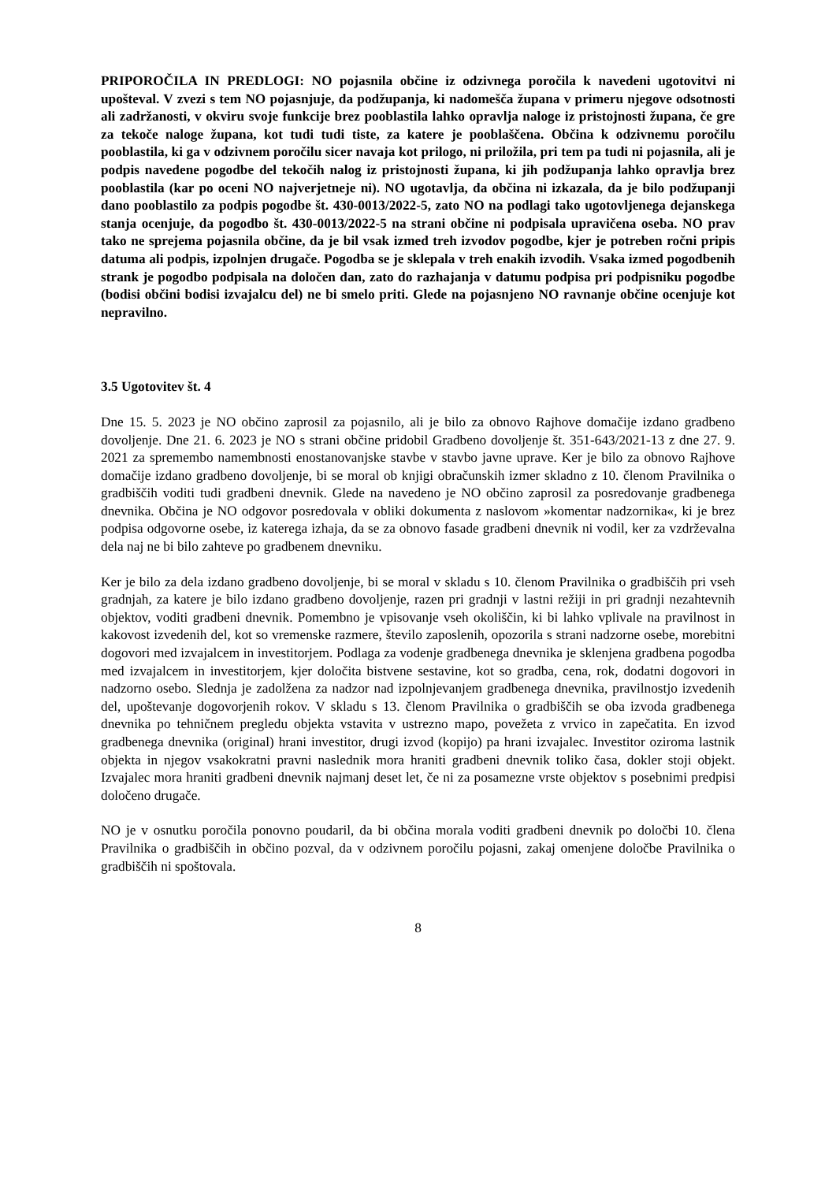PRIPOROČILA IN PREDLOGI: NO pojasnila občine iz odzivnega poročila k navedeni ugotovitvi ni upošteval. V zvezi s tem NO pojasnjuje, da podžupanja, ki nadomešča župana v primeru njegove odsotnosti ali zadržanosti, v okviru svoje funkcije brez pooblastila lahko opravlja naloge iz pristojnosti župana, če gre za tekoče naloge župana, kot tudi tudi tiste, za katere je pooblaščena. Občina k odzivnemu poročilu pooblastila, ki ga v odzivnem poročilu sicer navaja kot prilogo, ni priložila, pri tem pa tudi ni pojasnila, ali je podpis navedene pogodbe del tekočih nalog iz pristojnosti župana, ki jih podžupanja lahko opravlja brez pooblastila (kar po oceni NO najverjetneje ni). NO ugotavlja, da občina ni izkazala, da je bilo podžupanji dano pooblastilo za podpis pogodbe št. 430-0013/2022-5, zato NO na podlagi tako ugotovljenega dejanskega stanja ocenjuje, da pogodbo št. 430-0013/2022-5 na strani občine ni podpisala upravičena oseba. NO prav tako ne sprejema pojasnila občine, da je bil vsak izmed treh izvodov pogodbe, kjer je potreben ročni pripis datuma ali podpis, izpolnjen drugače. Pogodba se je sklepala v treh enakih izvodih. Vsaka izmed pogodbenih strank je pogodbo podpisala na določen dan, zato do razhajanja v datumu podpisa pri podpisniku pogodbe (bodisi občini bodisi izvajalcu del) ne bi smelo priti. Glede na pojasnjeno NO ravnanje občine ocenjuje kot nepravilno.
3.5 Ugotovitev št. 4
Dne 15. 5. 2023 je NO občino zaprosil za pojasnilo, ali je bilo za obnovo Rajhove domačije izdano gradbeno dovoljenje. Dne 21. 6. 2023 je NO s strani občine pridobil Gradbeno dovoljenje št. 351-643/2021-13 z dne 27. 9. 2021 za spremembo namembnosti enostanovanjske stavbe v stavbo javne uprave. Ker je bilo za obnovo Rajhove domačije izdano gradbeno dovoljenje, bi se moral ob knjigi obračunskih izmer skladno z 10. členom Pravilnika o gradbiščih voditi tudi gradbeni dnevnik. Glede na navedeno je NO občino zaprosil za posredovanje gradbenega dnevnika. Občina je NO odgovor posredovala v obliki dokumenta z naslovom »komentar nadzornika«, ki je brez podpisa odgovorne osebe, iz katerega izhaja, da se za obnovo fasade gradbeni dnevnik ni vodil, ker za vzdrževalna dela naj ne bi bilo zahteve po gradbenem dnevniku.
Ker je bilo za dela izdano gradbeno dovoljenje, bi se moral v skladu s 10. členom Pravilnika o gradbiščih pri vseh gradnjah, za katere je bilo izdano gradbeno dovoljenje, razen pri gradnji v lastni režiji in pri gradnji nezahtevnih objektov, voditi gradbeni dnevnik. Pomembno je vpisovanje vseh okoliščin, ki bi lahko vplivale na pravilnost in kakovost izvedenih del, kot so vremenske razmere, število zaposlenih, opozorila s strani nadzorne osebe, morebitni dogovori med izvajalcem in investitorjem. Podlaga za vodenje gradbenega dnevnika je sklenjena gradbena pogodba med izvajalcem in investitorjem, kjer določita bistvene sestavine, kot so gradba, cena, rok, dodatni dogovori in nadzorno osebo. Slednja je zadolžena za nadzor nad izpolnjevanjem gradbenega dnevnika, pravilnostjo izvedenih del, upoštevanje dogovorjenih rokov. V skladu s 13. členom Pravilnika o gradbiščih se oba izvoda gradbenega dnevnika po tehničnem pregledu objekta vstavita v ustrezno mapo, povežeta z vrvico in zapečatita. En izvod gradbenega dnevnika (original) hrani investitor, drugi izvod (kopijo) pa hrani izvajalec. Investitor oziroma lastnik objekta in njegov vsakokratni pravni naslednik mora hraniti gradbeni dnevnik toliko časa, dokler stoji objekt. Izvajalec mora hraniti gradbeni dnevnik najmanj deset let, če ni za posamezne vrste objektov s posebnimi predpisi določeno drugače.
NO je v osnutku poročila ponovno poudaril, da bi občina morala voditi gradbeni dnevnik po določbi 10. člena Pravilnika o gradbiščih in občino pozval, da v odzivnem poročilu pojasni, zakaj omenjene določbe Pravilnika o gradbiščih ni spoštovala.
8